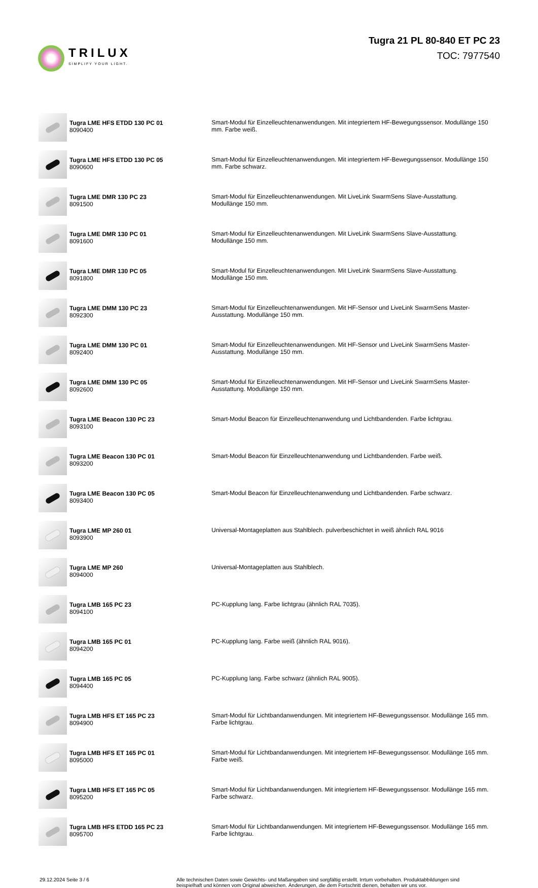TRILUX
SIMPLIFY YOUR LIGHT.
Tugra 21 PL 80-840 ET PC 23
TOC: 7977540
| | Tugra LME HFS ETDD 130 PC 01 8090400 | Smart-Modul für Einzelleuchtenanwendungen. Mit integriertem HF-Bewegungssensor. Modullänge 150 mm. Farbe weiß. |
| | Tugra LME HFS ETDD 130 PC 05 8090600 | Smart-Modul für Einzelleuchtenanwendungen. Mit integriertem HF-Bewegungssensor. Modullänge 150 mm. Farbe schwarz. |
| | Tugra LME DMR 130 PC 23 8091500 | Smart-Modul für Einzelleuchtenanwendungen. Mit LiveLink SwarmSens Slave-Ausstattung. Modullänge 150 mm. |
| | Tugra LME DMR 130 PC 01 8091600 | Smart-Modul für Einzelleuchtenanwendungen. Mit LiveLink SwarmSens Slave-Ausstattung. Modullänge 150 mm. |
| | Tugra LME DMR 130 PC 05 8091800 | Smart-Modul für Einzelleuchtenanwendungen. Mit LiveLink SwarmSens Slave-Ausstattung. Modullänge 150 mm. |
| | Tugra LME DMM 130 PC 23 8092300 | Smart-Modul für Einzelleuchtenanwendungen. Mit HF-Sensor und LiveLink SwarmSens Master- Ausstattung. Modullänge 150 mm. |
| | Tugra LME DMM 130 PC 01 8092400 | Smart-Modul für Einzelleuchtenanwendungen. Mit HF-Sensor und LiveLink SwarmSens Master- Ausstattung. Modullänge 150 mm. |
| | Tugra LME DMM 130 PC 05 8092600 | Smart-Modul für Einzelleuchtenanwendungen. Mit HF-Sensor und LiveLink SwarmSens Master- Ausstattung. Modullänge 150 mm. |
| | Tugra LME Beacon 130 PC 23 8093100 | Smart-Modul Beacon für Einzelleuchtenanwendung und Lichtbandenden. Farbe lichtgrau. |
| | Tugra LME Beacon 130 PC 01 8093200 | Smart-Modul Beacon für Einzelleuchtenanwendung und Lichtbandenden. Farbe weiß. |
| | Tugra LME Beacon 130 PC 05 8093400 | Smart-Modul Beacon für Einzelleuchtenanwendung und Lichtbandenden. Farbe schwarz. |
| | Tugra LME MP 260 01 8093900 | Universal-Montageplatten aus Stahlblech. pulverbeschichtet in weiß ähnlich RAL 9016 |
| | Tugra LME MP 260 8094000 | Universal-Montageplatten aus Stahlblech. |
| | Tugra LMB 165 PC 23 8094100 | PC-Kupplung lang. Farbe lichtgrau (ähnlich RAL 7035). |
| | Tugra LMB 165 PC 01 8094200 | PC-Kupplung lang. Farbe weiß (ähnlich RAL 9016). |
| | Tugra LMB 165 PC 05 8094400 | PC-Kupplung lang. Farbe schwarz (ähnlich RAL 9005). |
| | Tugra LMB HFS ET 165 PC 23 8094900 | Smart-Modul für Lichtbandanwendungen. Mit integriertem HF-Bewegungssensor. Modullänge 165 mm. Farbe lichtgrau. |
| | Tugra LMB HFS ET 165 PC 01 8095000 | Smart-Modul für Lichtbandanwendungen. Mit integriertem HF-Bewegungssensor. Modullänge 165 mm. Farbe weiß. |
| | Tugra LMB HFS ET 165 PC 05 8095200 | Smart-Modul für Lichtbandanwendungen. Mit integriertem HF-Bewegungssensor. Modullänge 165 mm. Farbe schwarz. |
| | Tugra LMB HFS ETDD 165 PC 23 8095700 | Smart-Modul für Lichtbandanwendungen. Mit integriertem HF-Bewegungssensor. Modullänge 165 mm. Farbe lichtgrau. |
29.12.2024 Seite 3 / 6 Alle technischen Daten sowie Gewichts- und Maßangaben sind sorgfältig erstellt. Irrtum vorbehalten. Produktabbildungen sind beispielhaft und können vom Original abweichen. Änderungen, die dem Fortschritt dienen, behalten wir uns vor.